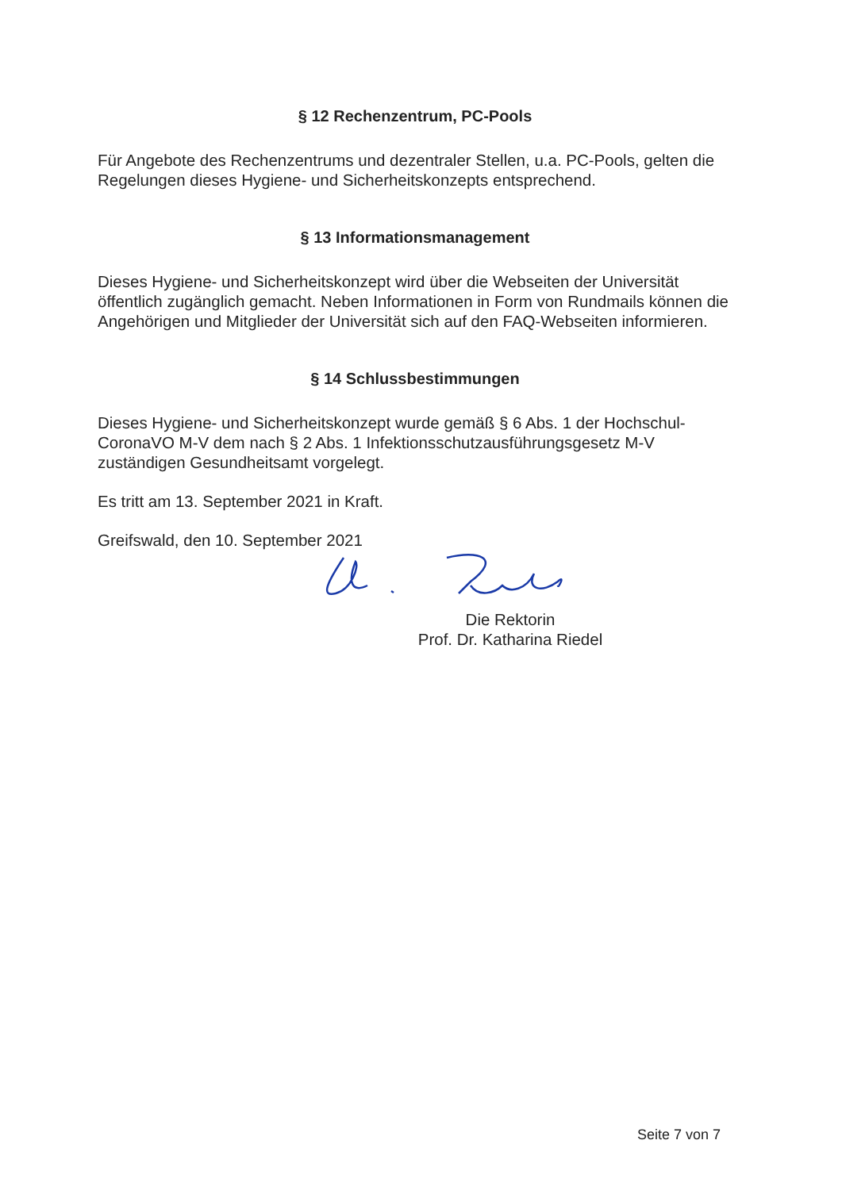§ 12 Rechenzentrum, PC-Pools
Für Angebote des Rechenzentrums und dezentraler Stellen, u.a. PC-Pools, gelten die Regelungen dieses Hygiene- und Sicherheitskonzepts entsprechend.
§ 13 Informationsmanagement
Dieses Hygiene- und Sicherheitskonzept wird über die Webseiten der Universität öffentlich zugänglich gemacht. Neben Informationen in Form von Rundmails können die Angehörigen und Mitglieder der Universität sich auf den FAQ-Webseiten informieren.
§ 14 Schlussbestimmungen
Dieses Hygiene- und Sicherheitskonzept wurde gemäß § 6 Abs. 1 der Hochschul-CoronaVO M-V dem nach § 2 Abs. 1 Infektionsschutzausführungsgesetz M-V zuständigen Gesundheitsamt vorgelegt.
Es tritt am 13. September 2021 in Kraft.
Greifswald, den 10. September 2021
Die Rektorin
Prof. Dr. Katharina Riedel
Seite 7 von 7